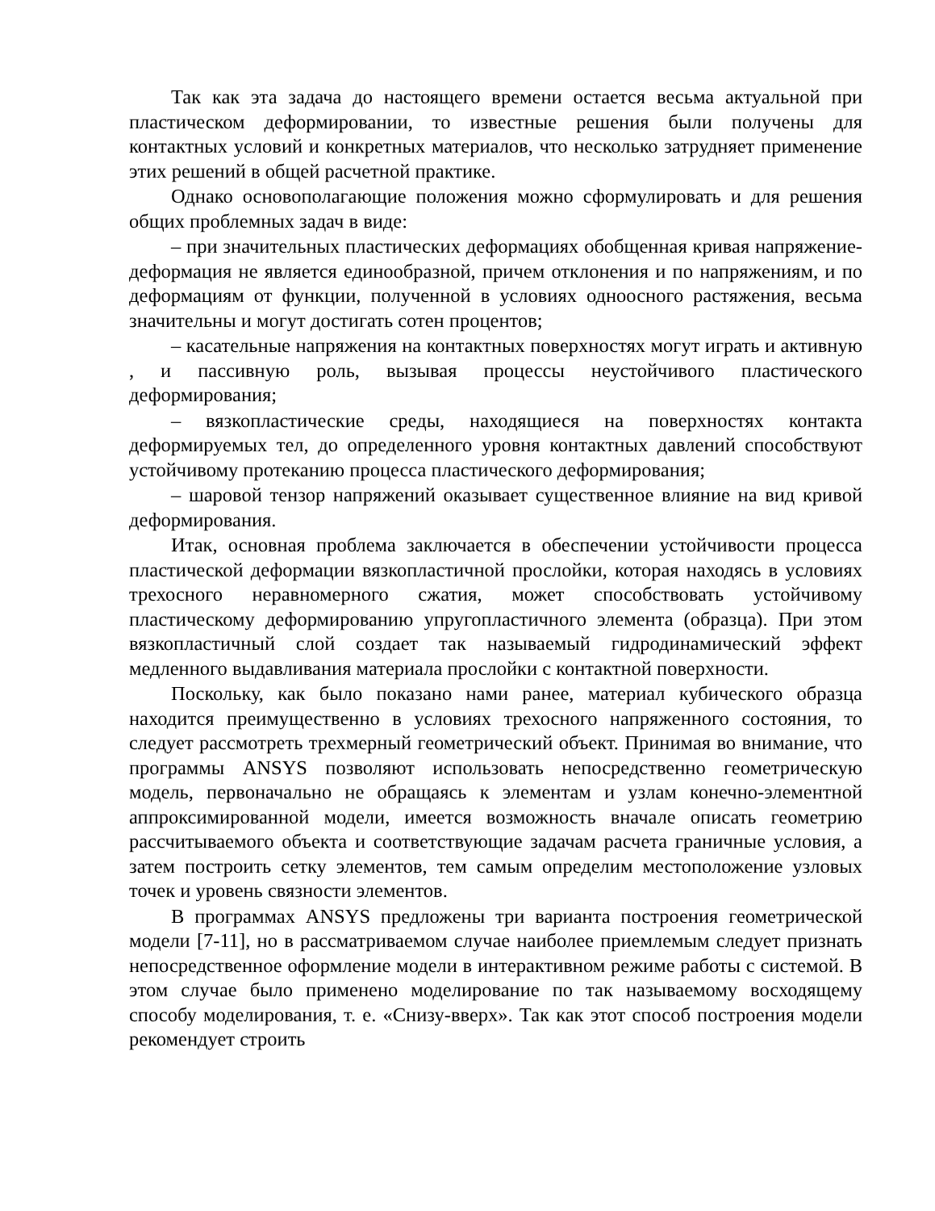Так как эта задача до настоящего времени остается весьма актуальной при пластическом деформировании, то известные решения были получены для контактных условий и конкретных материалов, что несколько затрудняет применение этих решений в общей расчетной практике.
Однако основополагающие положения можно сформулировать и для решения общих проблемных задач в виде:
– при значительных пластических деформациях обобщенная кривая напряжение-деформация не является единообразной, причем отклонения и по напряжениям, и по деформациям от функции, полученной в условиях одноосного растяжения, весьма значительны и могут достигать сотен процентов;
– касательные напряжения на контактных поверхностях могут играть и активную , и пассивную роль, вызывая процессы неустойчивого пластического деформирования;
– вязкопластические среды, находящиеся на поверхностях контакта деформируемых тел, до определенного уровня контактных давлений способствуют устойчивому протеканию процесса пластического деформирования;
– шаровой тензор напряжений оказывает существенное влияние на вид кривой деформирования.
Итак, основная проблема заключается в обеспечении устойчивости процесса пластической деформации вязкопластичной прослойки, которая находясь в условиях трехосного неравномерного сжатия, может способствовать устойчивому пластическому деформированию упругопластичного элемента (образца). При этом вязкопластичный слой создает так называемый гидродинамический эффект медленного выдавливания материала прослойки с контактной поверхности.
Поскольку, как было показано нами ранее, материал кубического образца находится преимущественно в условиях трехосного напряженного состояния, то следует рассмотреть трехмерный геометрический объект. Принимая во внимание, что программы ANSYS позволяют использовать непосредственно геометрическую модель, первоначально не обращаясь к элементам и узлам конечно-элементной аппроксимированной модели, имеется возможность вначале описать геометрию рассчитываемого объекта и соответствующие задачам расчета граничные условия, а затем построить сетку элементов, тем самым определим местоположение узловых точек и уровень связности элементов.
В программах ANSYS предложены три варианта построения геометрической модели [7-11], но в рассматриваемом случае наиболее приемлемым следует признать непосредственное оформление модели в интерактивном режиме работы с системой. В этом случае было применено моделирование по так называемому восходящему способу моделирования, т. е. «Снизу-вверх». Так как этот способ построения модели рекомендует строить